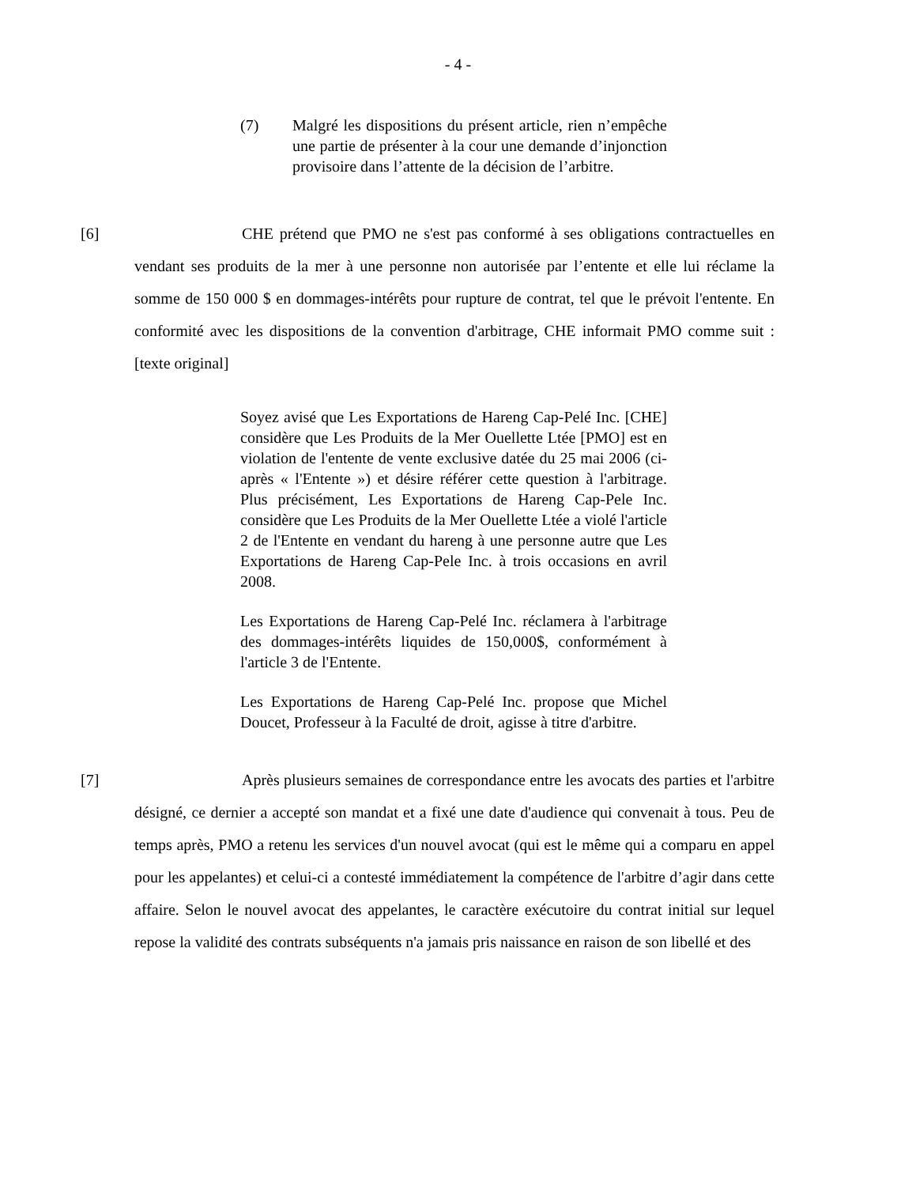- 4 -
(7) Malgré les dispositions du présent article, rien n’empêche une partie de présenter à la cour une demande d’injonction provisoire dans l’attente de la décision de l’arbitre.
[6] CHE prétend que PMO ne s'est pas conformé à ses obligations contractuelles en vendant ses produits de la mer à une personne non autorisée par l’entente et elle lui réclame la somme de 150 000 $ en dommages-intérêts pour rupture de contrat, tel que le prévoit l'entente. En conformité avec les dispositions de la convention d'arbitrage, CHE informait PMO comme suit : [texte original]
Soyez avisé que Les Exportations de Hareng Cap-Pelé Inc. [CHE] considère que Les Produits de la Mer Ouellette Ltée [PMO] est en violation de l'entente de vente exclusive datée du 25 mai 2006 (ci-après « l'Entente ») et désire référer cette question à l'arbitrage. Plus précisément, Les Exportations de Hareng Cap-Pele Inc. considère que Les Produits de la Mer Ouellette Ltée a violé l'article 2 de l'Entente en vendant du hareng à une personne autre que Les Exportations de Hareng Cap-Pele Inc. à trois occasions en avril 2008.
Les Exportations de Hareng Cap-Pelé Inc. réclamera à l'arbitrage des dommages-intérêts liquides de 150,000$, conformément à l'article 3 de l'Entente.
Les Exportations de Hareng Cap-Pelé Inc. propose que Michel Doucet, Professeur à la Faculté de droit, agisse à titre d'arbitre.
[7] Après plusieurs semaines de correspondance entre les avocats des parties et l'arbitre désigné, ce dernier a accepté son mandat et a fixé une date d'audience qui convenait à tous. Peu de temps après, PMO a retenu les services d'un nouvel avocat (qui est le même qui a comparu en appel pour les appelantes) et celui-ci a contesté immédiatement la compétence de l'arbitre d’agir dans cette affaire. Selon le nouvel avocat des appelantes, le caractère exécutoire du contrat initial sur lequel repose la validité des contrats subséquents n'a jamais pris naissance en raison de son libellé et des